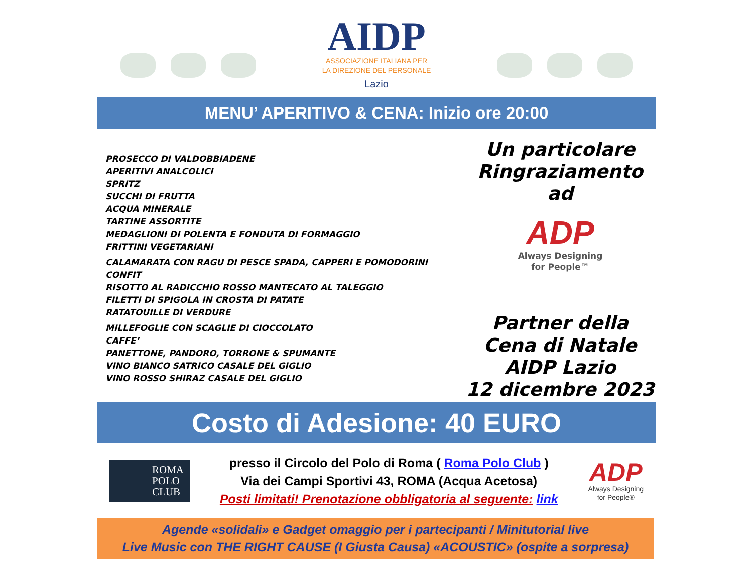AIDP
ASSOCIAZIONE ITALIANA PER
LA DIREZIONE DEL PERSONALE
Lazio
MENU’ APERITIVO & CENA: Inizio ore 20:00
PROSECCO DI VALDOBBIADENE
APERITIVI ANALCOLICI
SPRITZ
SUCCHI DI FRUTTA
ACQUA MINERALE
TARTINE ASSORTITE
MEDAGLIONI DI POLENTA E FONDUTA DI FORMAGGIO
FRITTINI VEGETARIANI
CALAMARATA CON RAGU DI PESCE SPADA, CAPPERI E POMODORINI CONFIT
RISOTTO AL RADICCHIO ROSSO MANTECATO AL TALEGGIO
FILETTI DI SPIGOLA IN CROSTA DI PATATE
RATATOUILLE DI VERDURE
MILLEFOGLIE CON SCAGLIE DI CIOCCOLATO
CAFFE’
PANETTONE, PANDORO, TORRONE & SPUMANTE
VINO BIANCO SATRICO CASALE DEL GIGLIO
VINO ROSSO SHIRAZ CASALE DEL GIGLIO
Un particolare
Ringraziamento ad
ADP
Always Designing
for People™
Partner della
Cena di Natale
AIDP Lazio
12 dicembre 2023
Costo di Adesione: 40 EURO
ROMA
POLO
CLUB
presso il Circolo del Polo di Roma ( Roma Polo Club )
Via dei Campi Sportivi 43, ROMA (Acqua Acetosa)
Posti limitati! Prenotazione obbligatoria al seguente: link
ADP
Always Designing
for People®
Agende «solidali» e Gadget omaggio per i partecipanti / Minitutorial live
Live Music con THE RIGHT CAUSE (I Giusta Causa) «ACOUSTIC» (ospite a sorpresa)